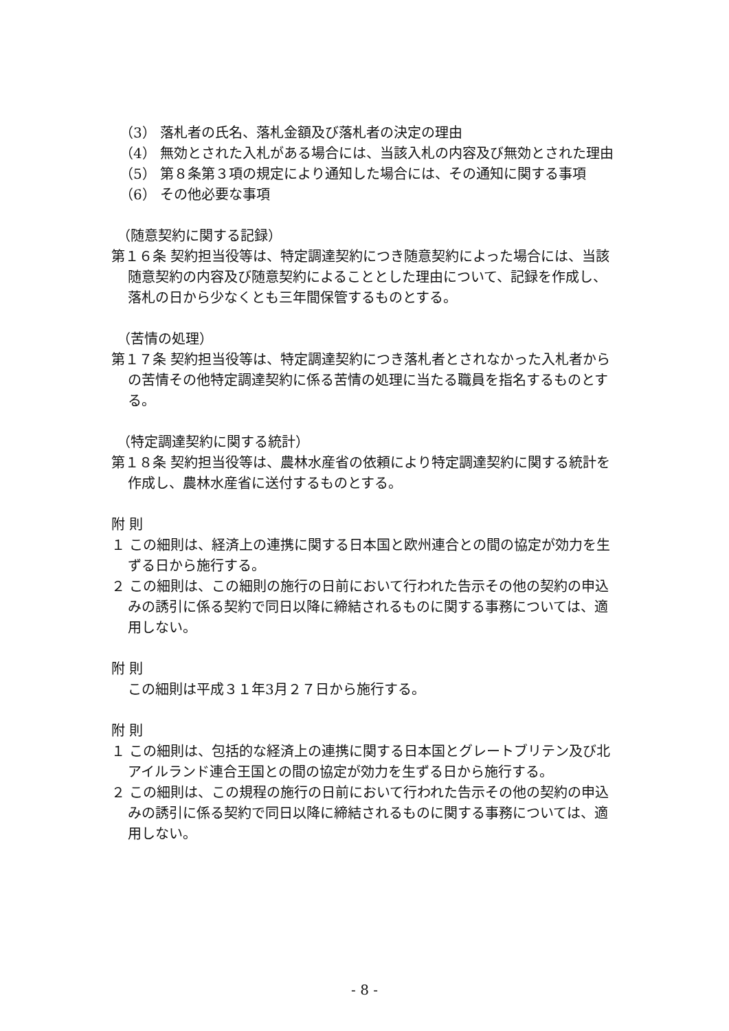（3） 落札者の氏名、落札金額及び落札者の決定の理由
（4） 無効とされた入札がある場合には、当該入札の内容及び無効とされた理由
（5） 第８条第３項の規定により通知した場合には、その通知に関する事項
（6） その他必要な事項
（随意契約に関する記録）
第１６条 契約担当役等は、特定調達契約につき随意契約によった場合には、当該随意契約の内容及び随意契約によることとした理由について、記録を作成し、落札の日から少なくとも三年間保管するものとする。
（苦情の処理）
第１７条 契約担当役等は、特定調達契約につき落札者とされなかった入札者からの苦情その他特定調達契約に係る苦情の処理に当たる職員を指名するものとする。
（特定調達契約に関する統計）
第１８条 契約担当役等は、農林水産省の依頼により特定調達契約に関する統計を作成し、農林水産省に送付するものとする。
附 則
１ この細則は、経済上の連携に関する日本国と欧州連合との間の協定が効力を生ずる日から施行する。
２ この細則は、この細則の施行の日前において行われた告示その他の契約の申込みの誘引に係る契約で同日以降に締結されるものに関する事務については、適用しない。
附 則
この細則は平成３１年3月２７日から施行する。
附 則
１ この細則は、包括的な経済上の連携に関する日本国とグレートブリテン及び北アイルランド連合王国との間の協定が効力を生ずる日から施行する。
２ この細則は、この規程の施行の日前において行われた告示その他の契約の申込みの誘引に係る契約で同日以降に締結されるものに関する事務については、適用しない。
- 8 -